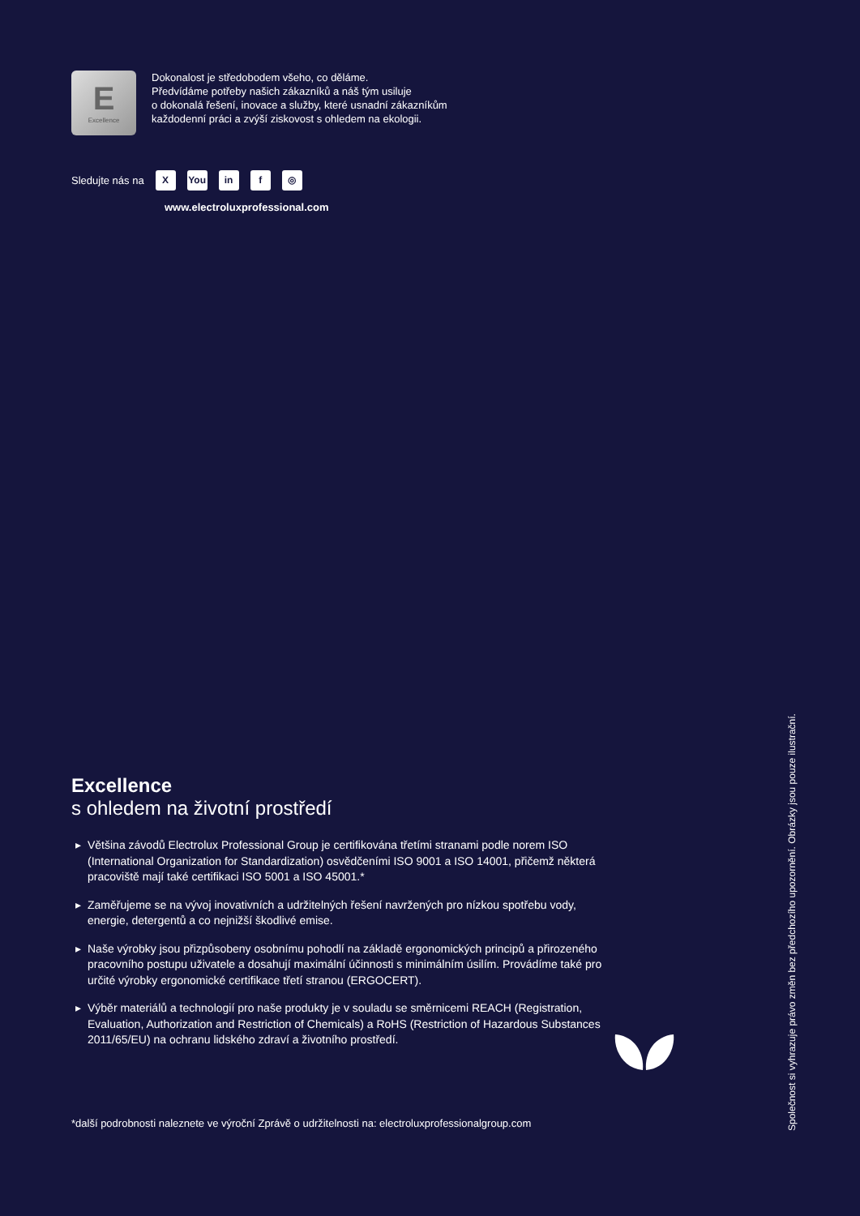E
Excellence
Dokonalost je středobodem všeho, co děláme.
Předvídáme potřeby našich zákazníků a náš tým usiluje
o dokonalá řešení, inovace a služby, které usnadní zákazníkům
každodenní práci a zvýší ziskovost s ohledem na ekologii.
Sledujte nás na X You in f ◎
www.electroluxprofessional.com
Excellence
s ohledem na životní prostředí
Většina závodů Electrolux Professional Group je certifikována třetími stranami podle norem ISO (International Organization for Standardization) osvědčeními ISO 9001 a ISO 14001, přičemž některá pracoviště mají také certifikaci ISO 5001 a ISO 45001.*
Zaměřujeme se na vývoj inovativních a udržitelných řešení navržených pro nízkou spotřebu vody, energie, detergentů a co nejnižší škodlivé emise.
Naše výrobky jsou přizpůsobeny osobnímu pohodlí na základě ergonomických principů a přirozeného pracovního postupu uživatele a dosahují maximální účinnosti s minimálním úsilím. Provádíme také pro určité výrobky ergonomické certifikace třetí stranou (ERGOCERT).
Výběr materiálů a technologií pro naše produkty je v souladu se směrnicemi REACH (Registration, Evaluation, Authorization and Restriction of Chemicals) a RoHS (Restriction of Hazardous Substances 2011/65/EU) na ochranu lidského zdraví a životního prostředí.
*další podrobnosti naleznete ve výroční Zprávě o udržitelnosti na: electroluxprofessionalgroup.com
Společnost si vyhrazuje právo změn bez předchozího upozornění. Obrázky jsou pouze ilustrační.